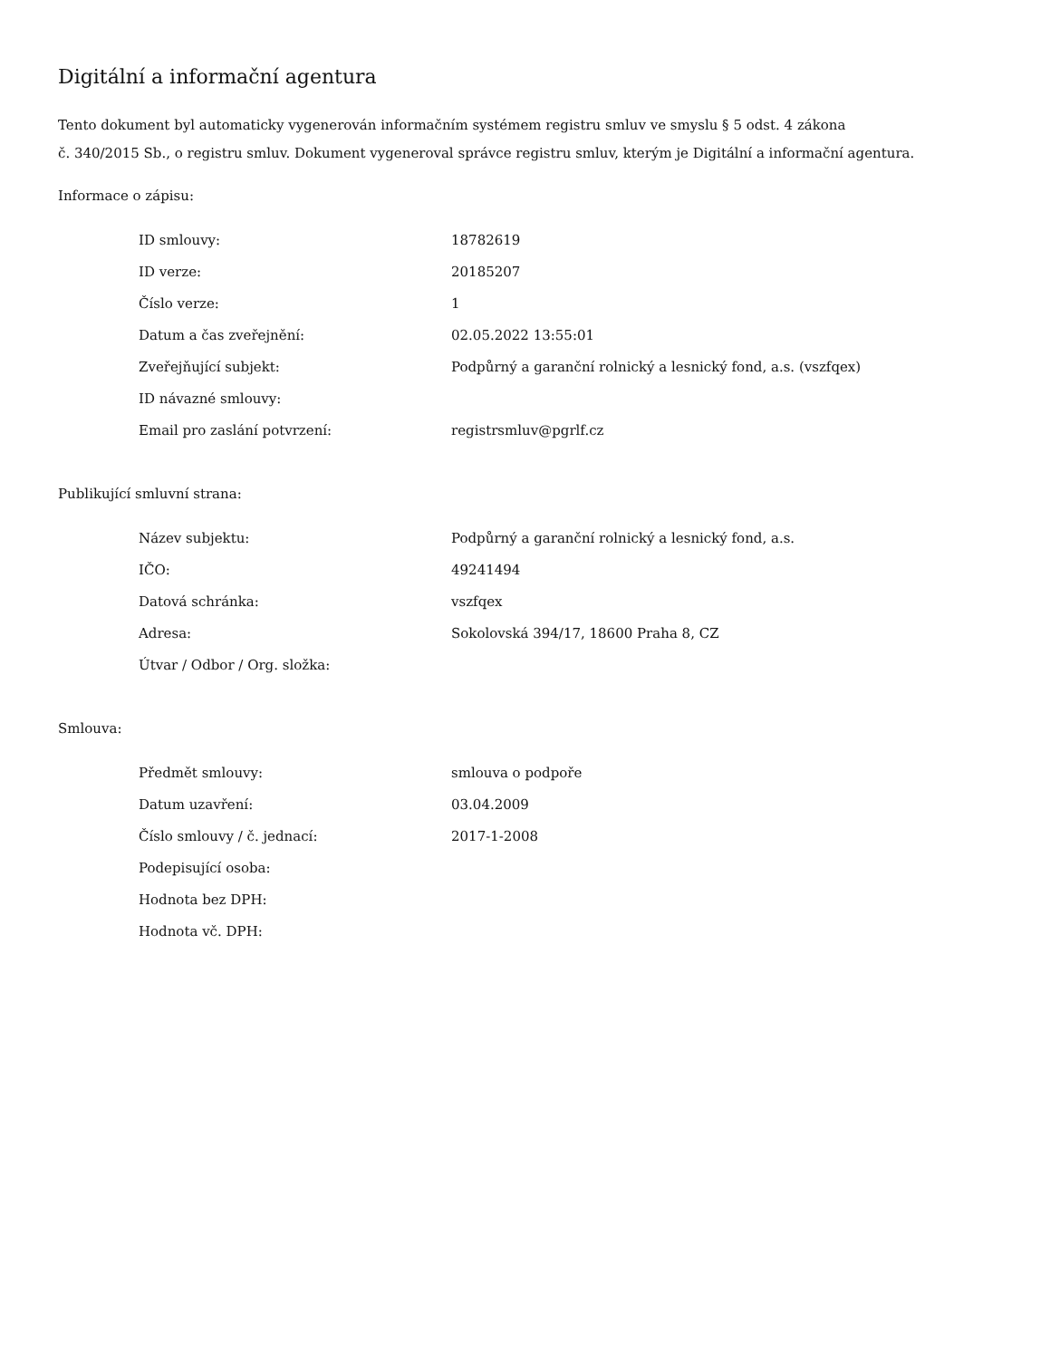Digitální a informační agentura
Tento dokument byl automaticky vygenerován informačním systémem registru smluv ve smyslu § 5 odst. 4 zákona
č. 340/2015 Sb., o registru smluv. Dokument vygeneroval správce registru smluv, kterým je Digitální a informační agentura.
Informace o zápisu:
| ID smlouvy: | 18782619 |
| ID verze: | 20185207 |
| Číslo verze: | 1 |
| Datum a čas zveřejnění: | 02.05.2022 13:55:01 |
| Zveřejňující subjekt: | Podpůrný a garanční rolnický a lesnický fond, a.s. (vszfqex) |
| ID návazné smlouvy: | |
| Email pro zaslání potvrzení: | registrsmluv@pgrlf.cz |
Publikující smluvní strana:
| Název subjektu: | Podpůrný a garanční rolnický a lesnický fond, a.s. |
| IČO: | 49241494 |
| Datová schránka: | vszfqex |
| Adresa: | Sokolovská 394/17, 18600 Praha 8, CZ |
| Útvar / Odbor / Org. složka: | |
Smlouva:
| Předmět smlouvy: | smlouva o podpoře |
| Datum uzavření: | 03.04.2009 |
| Číslo smlouvy / č. jednací: | 2017-1-2008 |
| Podepisující osoba: | |
| Hodnota bez DPH: | |
| Hodnota vč. DPH: | |